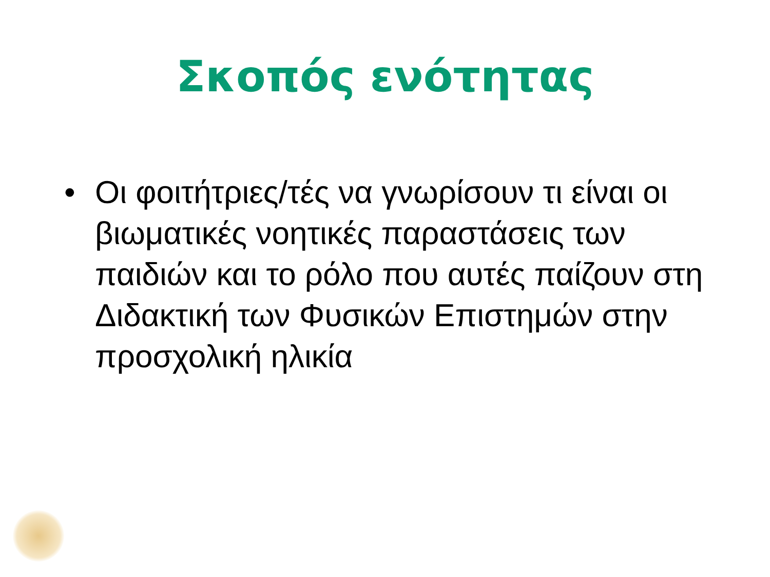Σκοπός ενότητας
• Οι φοιτήτριες/τές να γνωρίσουν τι είναι οι βιωματικές νοητικές παραστάσεις των παιδιών και το ρόλο που αυτές παίζουν στη Διδακτική των Φυσικών Επιστημών στην προσχολική ηλικία